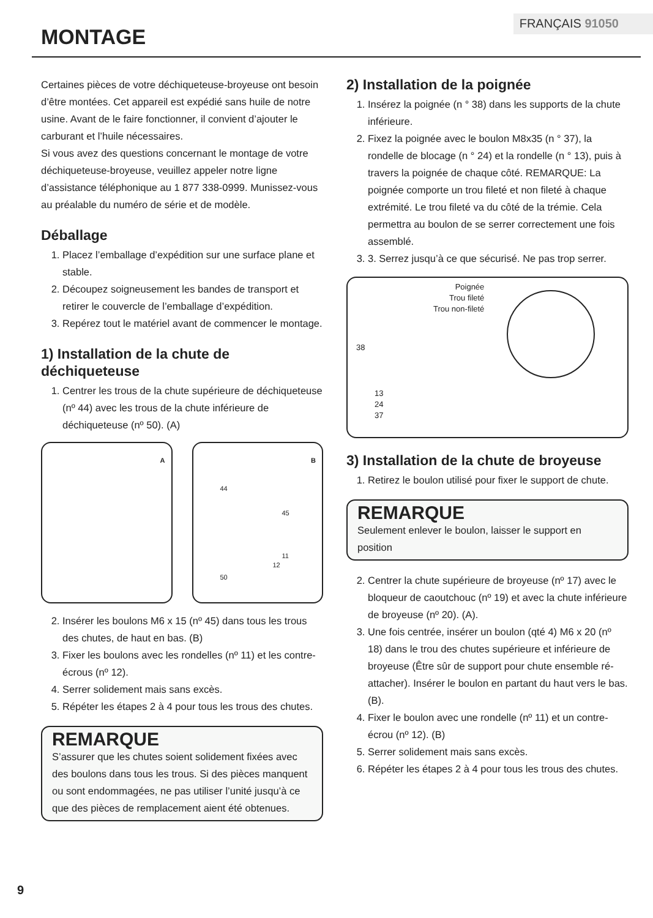FRANÇAIS 91050
MONTAGE
Certaines pièces de votre déchiqueteuse-broyeuse ont besoin d’être montées. Cet appareil est expédié sans huile de notre usine. Avant de le faire fonctionner, il convient d’ajouter le carburant et l’huile nécessaires.
Si vous avez des questions concernant le montage de votre déchiqueteuse-broyeuse, veuillez appeler notre ligne d’assistance téléphonique au 1 877 338-0999. Munissez-vous au préalable du numéro de série et de modèle.
Déballage
1. Placez l’emballage d’expédition sur une surface plane et stable.
2. Découpez soigneusement les bandes de transport et retirer le couvercle de l’emballage d’expédition.
3. Repérez tout le matériel avant de commencer le montage.
1) Installation de la chute de déchiqueteuse
1. Centrer les trous de la chute supérieure de déchiqueteuse (nº 44) avec les trous de la chute inférieure de déchiqueteuse (nº 50). (A)
A
B
44
45
11
12
50
2. Insérer les boulons M6 x 15 (nº 45) dans tous les trous des chutes, de haut en bas. (B)
3. Fixer les boulons avec les rondelles (nº 11) et les contre-écrous (nº 12).
4. Serrer solidement mais sans excès.
5. Répéter les étapes 2 à 4 pour tous les trous des chutes.
REMARQUE
S’assurer que les chutes soient solidement fixées avec des boulons dans tous les trous. Si des pièces manquent ou sont endommagées, ne pas utiliser l’unité jusqu’à ce que des pièces de remplacement aient été obtenues.
2) Installation de la poignée
1. Insérez la poignée (n ° 38) dans les supports de la chute inférieure.
2. Fixez la poignée avec le boulon M8x35 (n ° 37), la rondelle de blocage (n ° 24) et la rondelle (n ° 13), puis à travers la poignée de chaque côté. REMARQUE: La poignée comporte un trou fileté et non fileté à chaque extrémité. Le trou fileté va du côté de la trémie. Cela permettra au boulon de se serrer correctement une fois assemblé.
3. 3. Serrez jusqu’à ce que sécurisé. Ne pas trop serrer.
Poignée
Trou fileté
Trou non-fileté
38
13
24
37
3) Installation de la chute de broyeuse
1. Retirez le boulon utilisé pour fixer le support de chute.
REMARQUE
Seulement enlever le boulon, laisser le support en position
2. Centrer la chute supérieure de broyeuse (nº 17) avec le bloqueur de caoutchouc (nº 19) et avec la chute inférieure de broyeuse (nº 20). (A).
3. Une fois centrée, insérer un boulon (qté 4) M6 x 20 (nº 18) dans le trou des chutes supérieure et inférieure de broyeuse (Être sûr de support pour chute ensemble ré-attacher). Insérer le boulon en partant du haut vers le bas. (B).
4. Fixer le boulon avec une rondelle (nº 11) et un contre-écrou (nº 12). (B)
5. Serrer solidement mais sans excès.
6. Répéter les étapes 2 à 4 pour tous les trous des chutes.
9